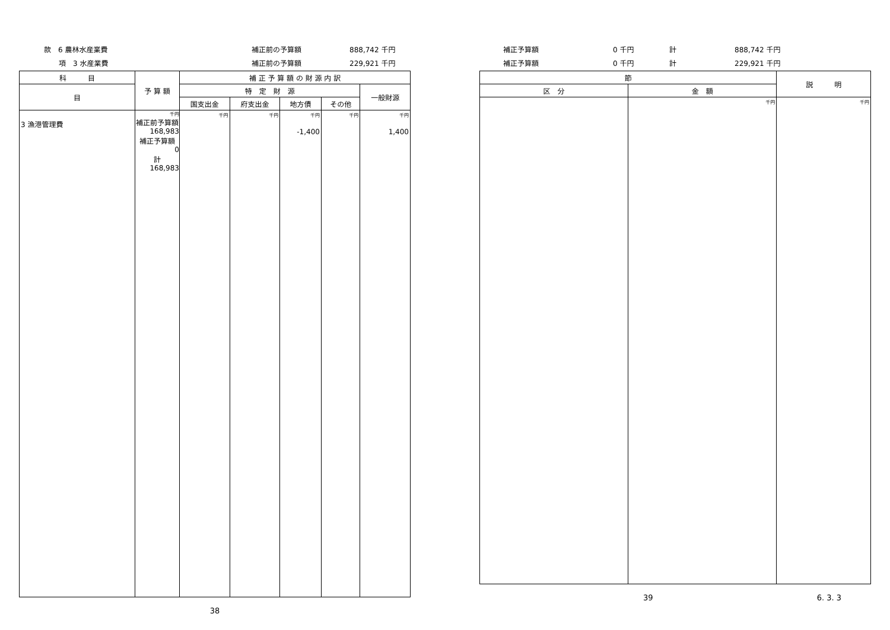款　6 農林水産業費 補正前の予算額 888,742 千円
項　3 水産業費 補正前の予算額 229,921 千円
| 科 目 | 予 算 額 | 補 正 予 算 額 の 財 源 内 訳 | | | | |
| --- | --- | --- | --- | --- | --- | --- |
| 目 | | 特 定 財 源 | | | | 一般財源 |
| | | 国支出金 | 府支出金 | 地方債 | その他 | |
| 3 漁港管理費 | 千円 補正前予算額 168,983 補正予算額 0 計 168,983 | 千円 | 千円 | 千円 -1,400 | 千円 | 千円 1,400 |
38
補正予算額 0 千円 計 888,742 千円
補正予算額 0 千円 計 229,921 千円
| 節 | | 説 明 |
| --- | --- | --- |
| 区 分 | 金 額 | |
| | 千円 | 千円 |
39 6. 3. 3